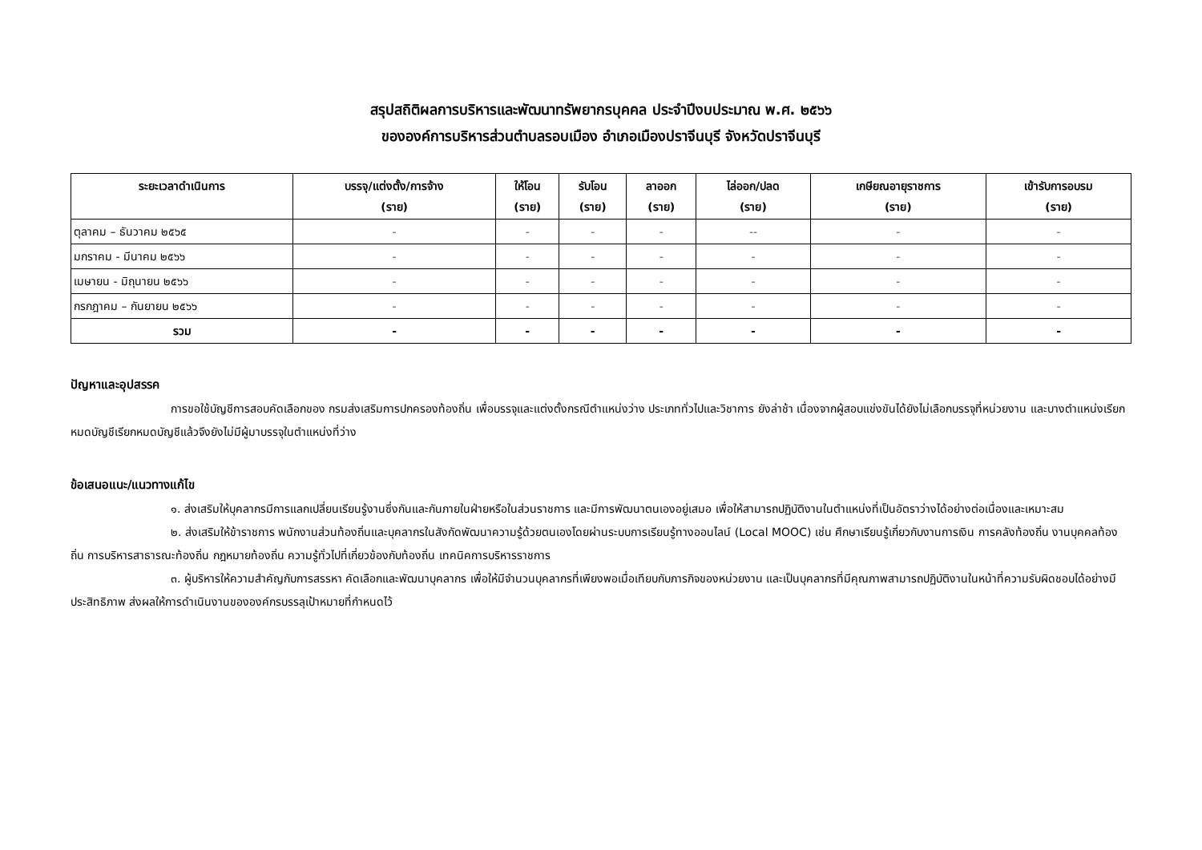สรุปสถิติผลการบริหารและพัฒนาทรัพยากรบุคคล ประจำปีงบประมาณ พ.ศ. ๒๕๖๖
ขององค์การบริหารส่วนตำบลรอบเมือง อำเภอเมืองปราจีนบุรี จังหวัดปราจีนบุรี
| ระยะเวลาดำเนินการ | บรรจุ/แต่งตั้ง/การจ้าง (ราย) | ให้โอน (ราย) | รับโอน (ราย) | ลาออก (ราย) | ไล่ออก/ปลด (ราย) | เกษียณอายุราชการ (ราย) | เข้ารับการอบรม (ราย) |
| --- | --- | --- | --- | --- | --- | --- | --- |
| ตุลาคม – ธันวาคม ๒๕๖๕ | - | - | - | - | -- | - | - |
| มกราคม - มีนาคม ๒๕๖๖ | - | - | - | - | - | - | - |
| เมษายน - มิถุนายน ๒๕๖๖ | - | - | - | - | - | - | - |
| กรกฎาคม – กันยายน ๒๕๖๖ | - | - | - | - | - | - | - |
| รวม | - | - | - | - | - | - | - |
ปัญหาและอุปสรรค
การขอใช้บัญชีการสอบคัดเลือกของ กรมส่งเสริมการปกครองท้องถิ่น เพื่อบรรจุและแต่งตั้งกรณีตำแหน่งว่าง ประเภททั่วไปและวิชาการ ยังล่าช้า เนื่องจากผู้สอบแข่งขันได้ยังไม่เลือกบรรจุที่หน่วยงาน และบางตำแหน่งเรียกหมดบัญชีเรียกหมดบัญชีแล้วจึงยังไม่มีผู้มาบรรจุในตำแหน่งที่ว่าง
ข้อเสนอแนะ/แนวทางแก้ไข
๑. ส่งเสริมให้บุคลากรมีการแลกเปลี่ยนเรียนรู้งานซึ่งกันและกันภายในฝ่ายหรือในส่วนราชการ และมีการพัฒนาตนเองอยู่เสมอ เพื่อให้สามารถปฏิบัติงานในตำแหน่งที่เป็นอัตราว่างได้อย่างต่อเนื่องและเหมาะสม
๒. ส่งเสริมให้ข้าราชการ พนักงานส่วนท้องถิ่นและบุคลากรในสังกัดพัฒนาความรู้ด้วยตนเองโดยผ่านระบบการเรียนรู้ทางออนไลน์ (Local MOOC) เช่น ศึกษาเรียนรู้เกี่ยวกับงานการเงิน การคลังท้องถิ่น งานบุคคลท้องถิ่น การบริหารสาธารณะท้องถิ่น กฎหมายท้องถิ่น ความรู้ทั่วไปที่เกี่ยวข้องกับท้องถิ่น เทคนิคการบริหารราชการ
๓. ผู้บริหารให้ความสำคัญกับการสรรหา คัดเลือกและพัฒนาบุคลากร เพื่อให้มีจำนวนบุคลากรที่เพียงพอเมื่อเทียบกับภารกิจของหน่วยงาน และเป็นบุคลากรที่มีคุณภาพสามารถปฏิบัติงานในหน้าที่ความรับผิดชอบได้อย่างมีประสิทธิภาพ ส่งผลให้การดำเนินงานขององค์กรบรรลุเป้าหมายที่กำหนดไว้